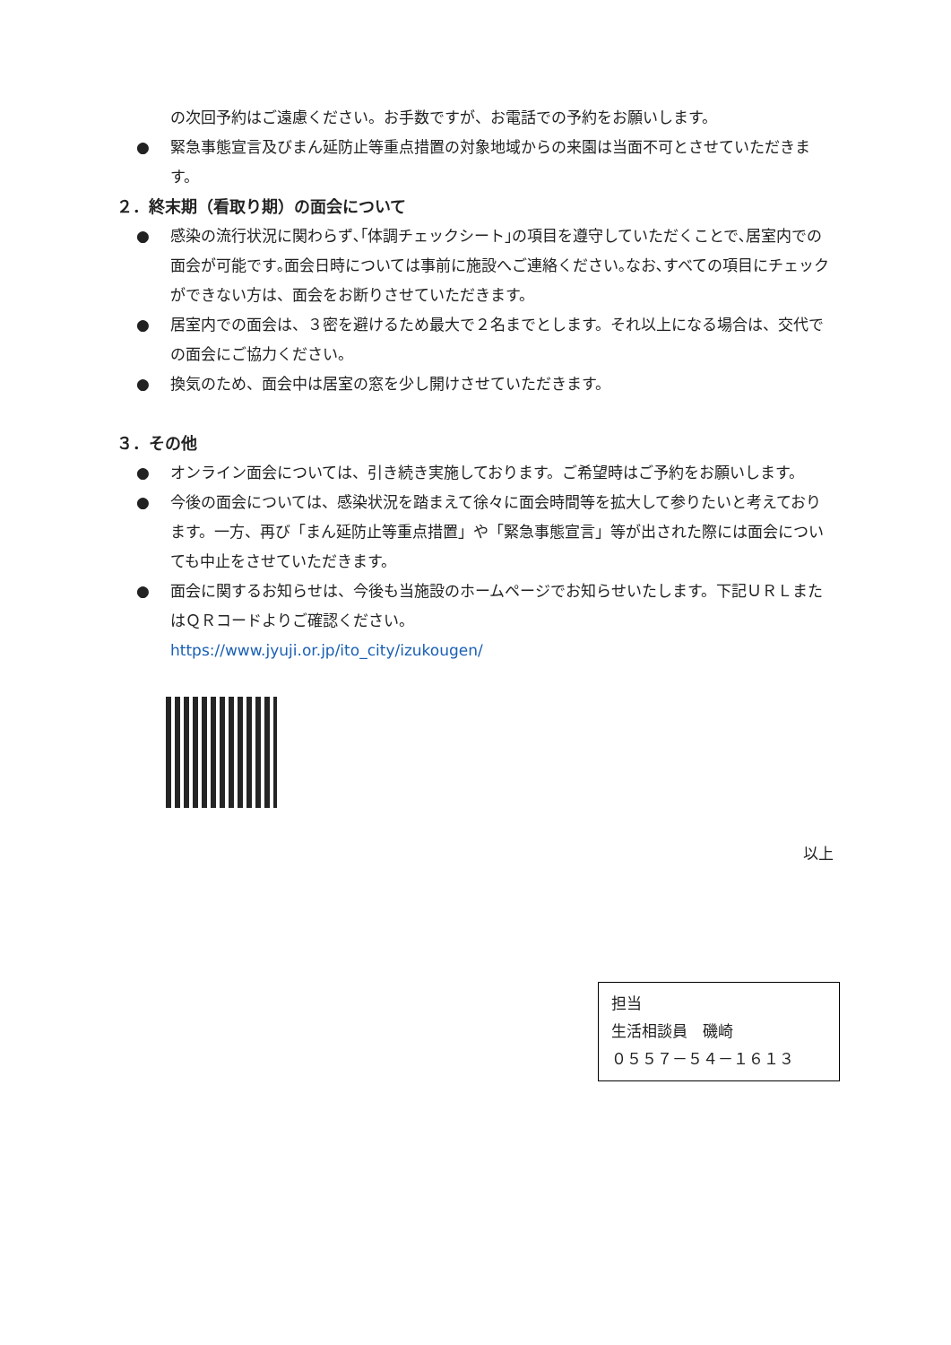の次回予約はご遠慮ください。お手数ですが、お電話での予約をお願いします。
● 緊急事態宣言及びまん延防止等重点措置の対象地域からの来園は当面不可とさせていただきます。
２．終末期（看取り期）の面会について
● 感染の流行状況に関わらず､｢体調チェックシート｣の項目を遵守していただくことで､居室内での面会が可能です｡面会日時については事前に施設へご連絡ください｡なお､すべての項目にチェックができない方は、面会をお断りさせていただきます。
● 居室内での面会は、３密を避けるため最大で２名までとします。それ以上になる場合は、交代での面会にご協力ください。
● 換気のため、面会中は居室の窓を少し開けさせていただきます。
３．その他
● オンライン面会については、引き続き実施しております。ご希望時はご予約をお願いします。
● 今後の面会については、感染状況を踏まえて徐々に面会時間等を拡大して参りたいと考えております。一方、再び「まん延防止等重点措置」や「緊急事態宣言」等が出された際には面会についても中止をさせていただきます。
● 面会に関するお知らせは、今後も当施設のホームページでお知らせいたします。下記ＵＲＬまたはＱＲコードよりご確認ください。
https://www.jyuji.or.jp/ito_city/izukougen/
以上
担当
生活相談員　磯崎
０５５７－５４－１６１３